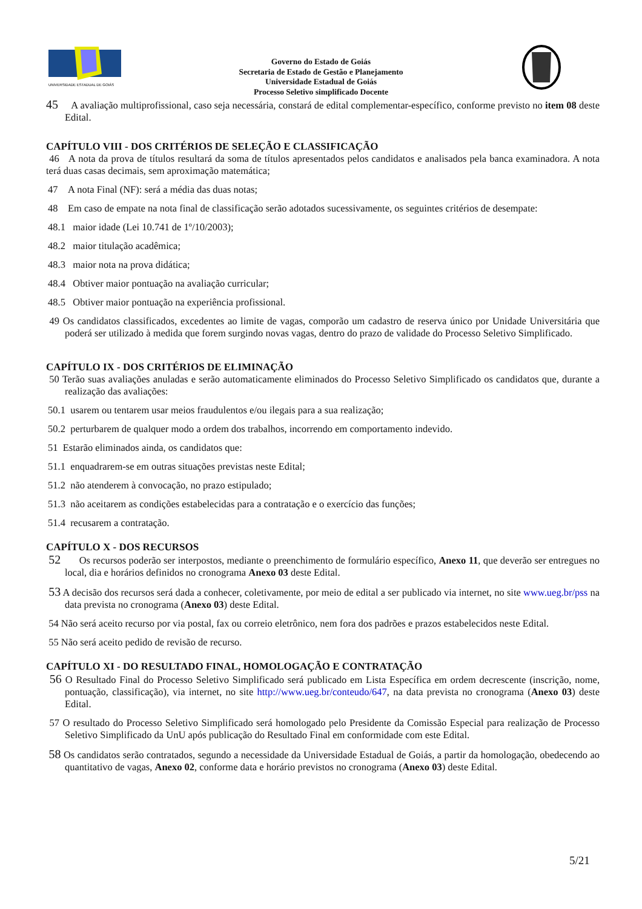UNIVERSIDADE ESTADUAL DE GOIÁS
Governo do Estado de Goiás
Secretaria de Estado de Gestão e Planejamento
Universidade Estadual de Goiás
Processo Seletivo simplificado Docente
45 A avaliação multiprofissional, caso seja necessária, constará de edital complementar-específico, conforme previsto no item 08 deste Edital.
CAPÍTULO VIII - DOS CRITÉRIOS DE SELEÇÃO E CLASSIFICAÇÃO
46 A nota da prova de títulos resultará da soma de títulos apresentados pelos candidatos e analisados pela banca examinadora. A nota terá duas casas decimais, sem aproximação matemática;
47 A nota Final (NF): será a média das duas notas;
48 Em caso de empate na nota final de classificação serão adotados sucessivamente, os seguintes critérios de desempate:
48.1 maior idade (Lei 10.741 de 1º/10/2003);
48.2 maior titulação acadêmica;
48.3 maior nota na prova didática;
48.4 Obtiver maior pontuação na avaliação curricular;
48.5 Obtiver maior pontuação na experiência profissional.
49 Os candidatos classificados, excedentes ao limite de vagas, comporão um cadastro de reserva único por Unidade Universitária que poderá ser utilizado à medida que forem surgindo novas vagas, dentro do prazo de validade do Processo Seletivo Simplificado.
CAPÍTULO IX - DOS CRITÉRIOS DE ELIMINAÇÃO
50 Terão suas avaliações anuladas e serão automaticamente eliminados do Processo Seletivo Simplificado os candidatos que, durante a realização das avaliações:
50.1 usarem ou tentarem usar meios fraudulentos e/ou ilegais para a sua realização;
50.2 perturbarem de qualquer modo a ordem dos trabalhos, incorrendo em comportamento indevido.
51 Estarão eliminados ainda, os candidatos que:
51.1 enquadrarem-se em outras situações previstas neste Edital;
51.2 não atenderem à convocação, no prazo estipulado;
51.3 não aceitarem as condições estabelecidas para a contratação e o exercício das funções;
51.4 recusarem a contratação.
CAPÍTULO X - DOS RECURSOS
52 Os recursos poderão ser interpostos, mediante o preenchimento de formulário específico, Anexo 11, que deverão ser entregues no local, dia e horários definidos no cronograma Anexo 03 deste Edital.
53 A decisão dos recursos será dada a conhecer, coletivamente, por meio de edital a ser publicado via internet, no site www.ueg.br/pss na data prevista no cronograma (Anexo 03) deste Edital.
54 Não será aceito recurso por via postal, fax ou correio eletrônico, nem fora dos padrões e prazos estabelecidos neste Edital.
55 Não será aceito pedido de revisão de recurso.
CAPÍTULO XI - DO RESULTADO FINAL, HOMOLOGAÇÃO E CONTRATAÇÃO
56 O Resultado Final do Processo Seletivo Simplificado será publicado em Lista Específica em ordem decrescente (inscrição, nome, pontuação, classificação), via internet, no site http://www.ueg.br/conteudo/647, na data prevista no cronograma (Anexo 03) deste Edital.
57 O resultado do Processo Seletivo Simplificado será homologado pelo Presidente da Comissão Especial para realização de Processo Seletivo Simplificado da UnU após publicação do Resultado Final em conformidade com este Edital.
58 Os candidatos serão contratados, segundo a necessidade da Universidade Estadual de Goiás, a partir da homologação, obedecendo ao quantitativo de vagas, Anexo 02, conforme data e horário previstos no cronograma (Anexo 03) deste Edital.
5/21